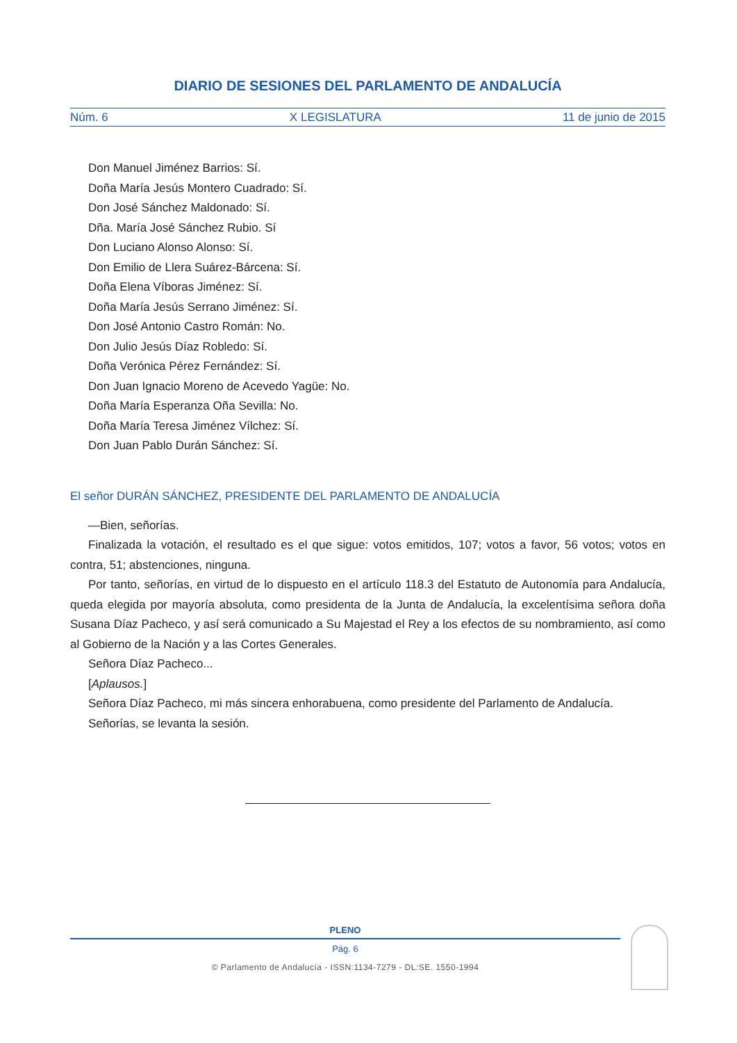DIARIO DE SESIONES DEL PARLAMENTO DE ANDALUCÍA
Núm. 6 X LEGISLATURA 11 de junio de 2015
Don Manuel Jiménez Barrios: Sí.
Doña María Jesús Montero Cuadrado: Sí.
Don José Sánchez Maldonado: Sí.
Dña. María José Sánchez Rubio. Sí
Don Luciano Alonso Alonso: Sí.
Don Emilio de Llera Suárez-Bárcena: Sí.
Doña Elena Víboras Jiménez: Sí.
Doña María Jesús Serrano Jiménez: Sí.
Don José Antonio Castro Román: No.
Don Julio Jesús Díaz Robledo: Sí.
Doña Verónica Pérez Fernández: Sí.
Don Juan Ignacio Moreno de Acevedo Yagüe: No.
Doña María Esperanza Oña Sevilla: No.
Doña María Teresa Jiménez Vílchez: Sí.
Don Juan Pablo Durán Sánchez: Sí.
El señor DURÁN SÁNCHEZ, PRESIDENTE DEL PARLAMENTO DE ANDALUCÍA
—Bien, señorías.
Finalizada la votación, el resultado es el que sigue: votos emitidos, 107; votos a favor, 56 votos; votos en contra, 51; abstenciones, ninguna.
Por tanto, señorías, en virtud de lo dispuesto en el artículo 118.3 del Estatuto de Autonomía para Andalucía, queda elegida por mayoría absoluta, como presidenta de la Junta de Andalucía, la excelentísima señora doña Susana Díaz Pacheco, y así será comunicado a Su Majestad el Rey a los efectos de su nombramiento, así como al Gobierno de la Nación y a las Cortes Generales.
Señora Díaz Pacheco...
[Aplausos.]
Señora Díaz Pacheco, mi más sincera enhorabuena, como presidente del Parlamento de Andalucía.
Señorías, se levanta la sesión.
PLENO
Pág. 6
© Parlamento de Andalucía - ISSN:1134-7279 - DL:SE. 1550-1994